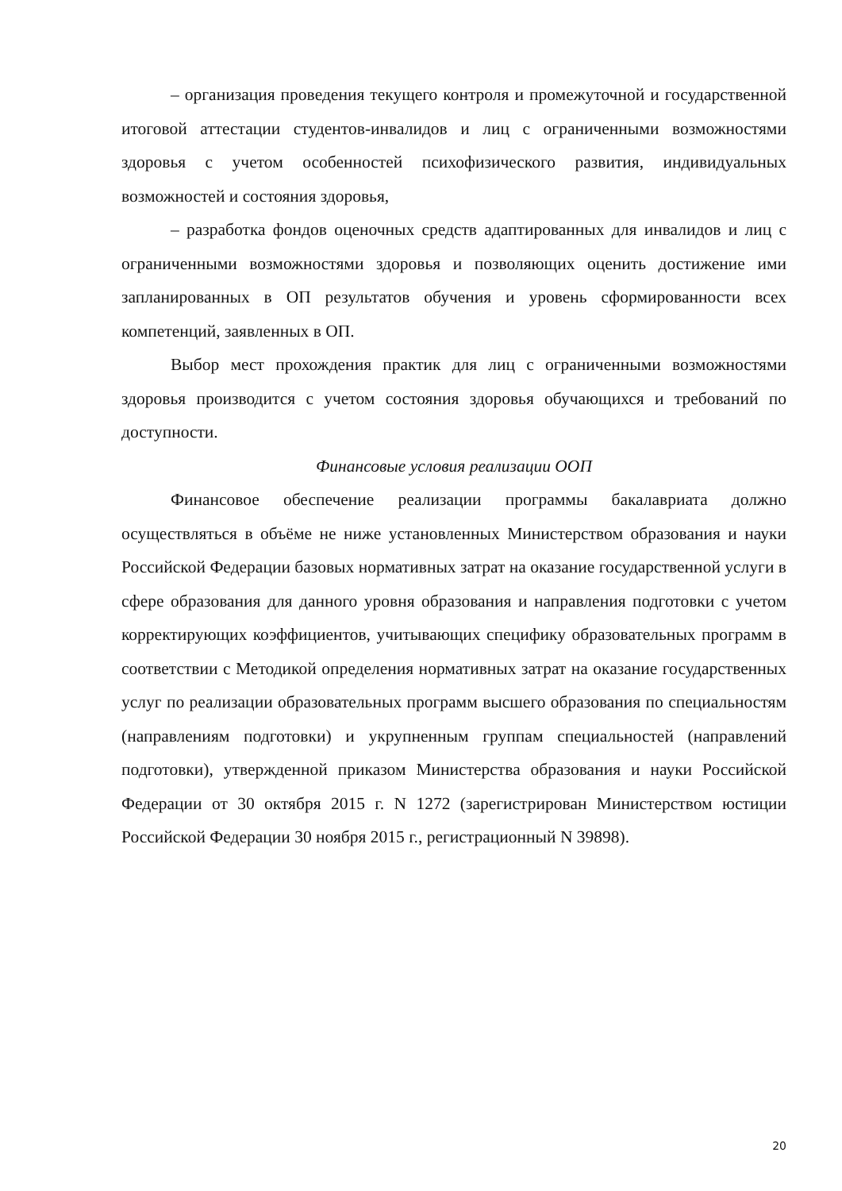– организация проведения текущего контроля и промежуточной и государственной итоговой аттестации студентов-инвалидов и лиц с ограниченными возможностями здоровья с учетом особенностей психофизического развития, индивидуальных возможностей и состояния здоровья,
– разработка фондов оценочных средств адаптированных для инвалидов и лиц с ограниченными возможностями здоровья и позволяющих оценить достижение ими запланированных в ОП результатов обучения и уровень сформированности всех компетенций, заявленных в ОП.
Выбор мест прохождения практик для лиц с ограниченными возможностями здоровья производится с учетом состояния здоровья обучающихся и требований по доступности.
Финансовые условия реализации ООП
Финансовое обеспечение реализации программы бакалавриата должно осуществляться в объёме не ниже установленных Министерством образования и науки Российской Федерации базовых нормативных затрат на оказание государственной услуги в сфере образования для данного уровня образования и направления подготовки с учетом корректирующих коэффициентов, учитывающих специфику образовательных программ в соответствии с Методикой определения нормативных затрат на оказание государственных услуг по реализации образовательных программ высшего образования по специальностям (направлениям подготовки) и укрупненным группам специальностей (направлений подготовки), утвержденной приказом Министерства образования и науки Российской Федерации от 30 октября 2015 г. N 1272 (зарегистрирован Министерством юстиции Российской Федерации 30 ноября 2015 г., регистрационный N 39898).
20